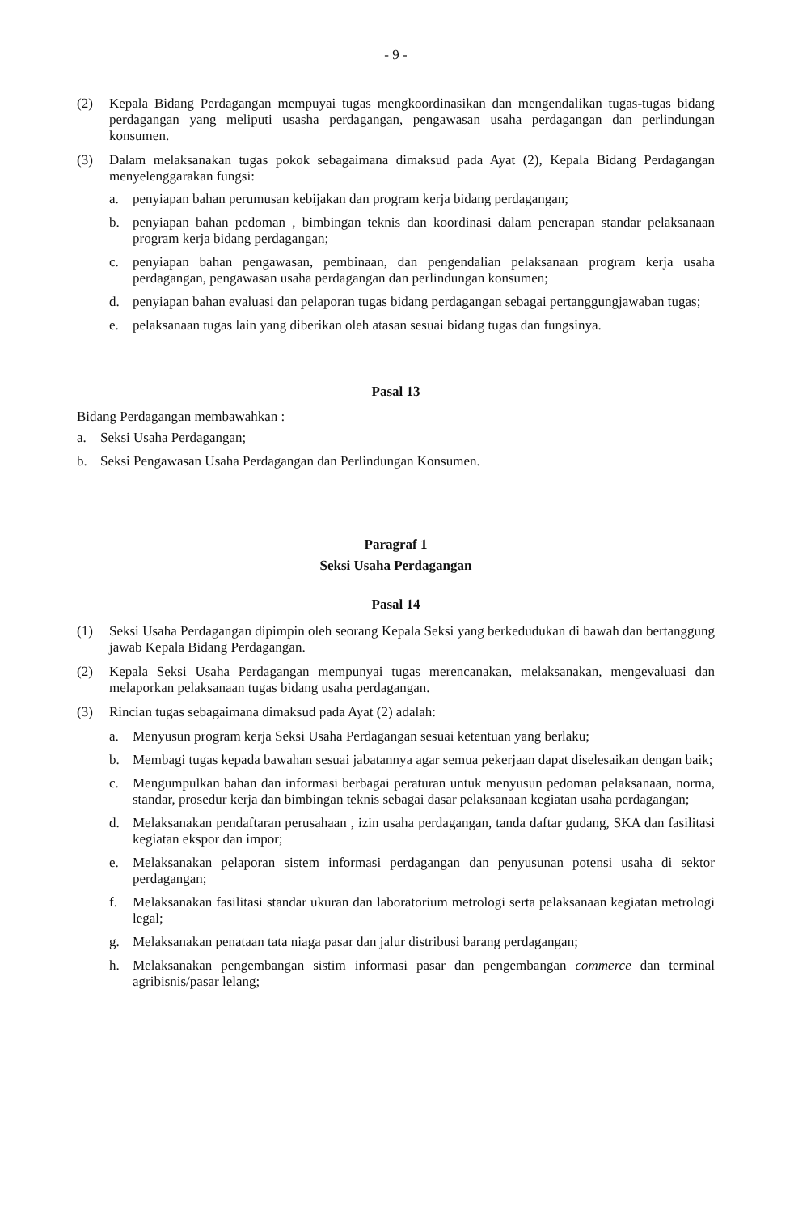- 9 -
(2) Kepala Bidang Perdagangan mempuyai tugas mengkoordinasikan dan mengendalikan tugas-tugas bidang perdagangan yang meliputi usasha perdagangan, pengawasan usaha perdagangan dan perlindungan konsumen.
(3) Dalam melaksanakan tugas pokok sebagaimana dimaksud pada Ayat (2), Kepala Bidang Perdagangan menyelenggarakan fungsi:
a. penyiapan bahan perumusan kebijakan dan program kerja bidang perdagangan;
b. penyiapan bahan pedoman , bimbingan teknis dan koordinasi dalam penerapan standar pelaksanaan program kerja bidang perdagangan;
c. penyiapan bahan pengawasan, pembinaan, dan pengendalian pelaksanaan program kerja usaha perdagangan, pengawasan usaha perdagangan dan perlindungan konsumen;
d. penyiapan bahan evaluasi dan pelaporan tugas bidang perdagangan sebagai pertanggungjawaban tugas;
e. pelaksanaan tugas lain yang diberikan oleh atasan sesuai bidang tugas dan fungsinya.
Pasal 13
Bidang Perdagangan membawahkan :
a. Seksi Usaha Perdagangan;
b. Seksi Pengawasan Usaha Perdagangan dan Perlindungan Konsumen.
Paragraf 1
Seksi Usaha Perdagangan
Pasal 14
(1) Seksi Usaha Perdagangan dipimpin oleh seorang Kepala Seksi yang berkedudukan di bawah dan bertanggung jawab Kepala Bidang Perdagangan.
(2) Kepala Seksi Usaha Perdagangan mempunyai tugas merencanakan, melaksanakan, mengevaluasi dan melaporkan pelaksanaan tugas bidang usaha perdagangan.
(3) Rincian tugas sebagaimana dimaksud pada Ayat (2) adalah:
a. Menyusun program kerja Seksi Usaha Perdagangan sesuai ketentuan yang berlaku;
b. Membagi tugas kepada bawahan sesuai jabatannya agar semua pekerjaan dapat diselesaikan dengan baik;
c. Mengumpulkan bahan dan informasi berbagai peraturan untuk menyusun pedoman pelaksanaan, norma, standar, prosedur kerja dan bimbingan teknis sebagai dasar pelaksanaan kegiatan usaha perdagangan;
d. Melaksanakan pendaftaran perusahaan , izin usaha perdagangan, tanda daftar gudang, SKA dan fasilitasi kegiatan ekspor dan impor;
e. Melaksanakan pelaporan sistem informasi perdagangan dan penyusunan potensi usaha di sektor perdagangan;
f. Melaksanakan fasilitasi standar ukuran dan laboratorium metrologi serta pelaksanaan kegiatan metrologi legal;
g. Melaksanakan penataan tata niaga pasar dan jalur distribusi barang perdagangan;
h. Melaksanakan pengembangan sistim informasi pasar dan pengembangan commerce dan terminal agribisnis/pasar lelang;